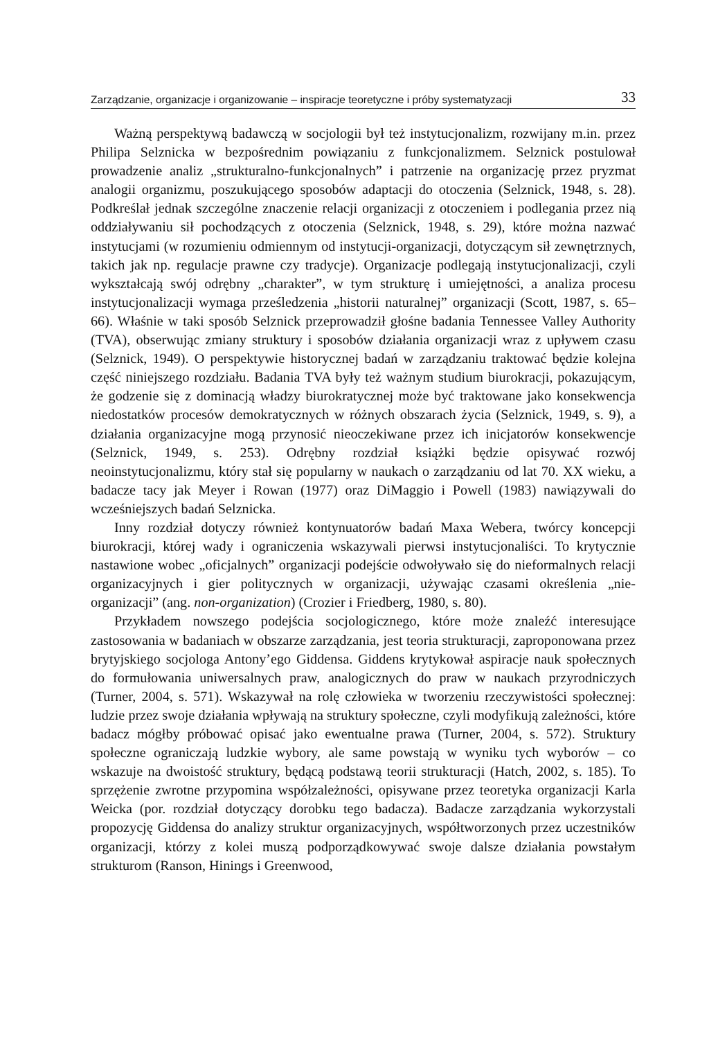Zarządzanie, organizacje i organizowanie – inspiracje teoretyczne i próby systematyzacji 33
Ważną perspektywą badawczą w socjologii był też instytucjonalizm, rozwijany m.in. przez Philipa Selznicka w bezpośrednim powiązaniu z funkcjonalizmem. Selznick postulował prowadzenie analiz „strukturalno-funkcjonalnych” i patrzenie na organizację przez pryzmat analogii organizmu, poszukującego sposobów adaptacji do otoczenia (Selznick, 1948, s. 28). Podkreślał jednak szczególne znaczenie relacji organizacji z otoczeniem i podlegania przez nią oddziaływaniu sił pochodzących z otoczenia (Selznick, 1948, s. 29), które można nazwać instytucjami (w rozumieniu odmiennym od instytucji-organizacji, dotyczącym sił zewnętrznych, takich jak np. regulacje prawne czy tradycje). Organizacje podlegają instytucjonalizacji, czyli wykształcają swój odrębny „charakter”, w tym strukturę i umiejętności, a analiza procesu instytucjonalizacji wymaga prześledzenia „historii naturalnej” organizacji (Scott, 1987, s. 65–66). Właśnie w taki sposób Selznick przeprowadził głośne badania Tennessee Valley Authority (TVA), obserwując zmiany struktury i sposobów działania organizacji wraz z upływem czasu (Selznick, 1949). O perspektywie historycznej badań w zarządzaniu traktować będzie kolejna część niniejszego rozdziału. Badania TVA były też ważnym studium biurokracji, pokazującym, że godzenie się z dominacją władzy biurokratycznej może być traktowane jako konsekwencja niedostatków procesów demokratycznych w różnych obszarach życia (Selznick, 1949, s. 9), a działania organizacyjne mogą przynosić nieoczekiwane przez ich inicjatorów konsekwencje (Selznick, 1949, s. 253). Odrębny rozdział książki będzie opisywać rozwój neoinstytucjonalizmu, który stał się popularny w naukach o zarządzaniu od lat 70. XX wieku, a badacze tacy jak Meyer i Rowan (1977) oraz DiMaggio i Powell (1983) nawiązywali do wcześniejszych badań Selznicka.
Inny rozdział dotyczy również kontynuatorów badań Maxa Webera, twórcy koncepcji biurokracji, której wady i ograniczenia wskazywali pierwsi instytucjonaliści. To krytycznie nastawione wobec „oficjalnych” organizacji podejście odwoływało się do nieformalnych relacji organizacyjnych i gier politycznych w organizacji, używając czasami określenia „nie-organizacji” (ang. non-organization) (Crozier i Friedberg, 1980, s. 80).
Przykładem nowszego podejścia socjologicznego, które może znaleźć interesujące zastosowania w badaniach w obszarze zarządzania, jest teoria strukturacji, zaproponowana przez brytyjskiego socjologa Antony’ego Giddensa. Giddens krytykował aspiracje nauk społecznych do formułowania uniwersalnych praw, analogicznych do praw w naukach przyrodniczych (Turner, 2004, s. 571). Wskazywał na rolę człowieka w tworzeniu rzeczywistości społecznej: ludzie przez swoje działania wpływają na struktury społeczne, czyli modyfikują zależności, które badacz mógłby próbować opisać jako ewentualne prawa (Turner, 2004, s. 572). Struktury społeczne ograniczają ludzkie wybory, ale same powstają w wyniku tych wyborów – co wskazuje na dwoistość struktury, będącą podstawą teorii strukturacji (Hatch, 2002, s. 185). To sprzężenie zwrotne przypomina współzależności, opisywane przez teoretyka organizacji Karla Weicka (por. rozdział dotyczący dorobku tego badacza). Badacze zarządzania wykorzystali propozycję Giddensa do analizy struktur organizacyjnych, współtworzonych przez uczestników organizacji, którzy z kolei muszą podporządkowywać swoje dalsze działania powstałym strukturom (Ranson, Hinings i Greenwood,